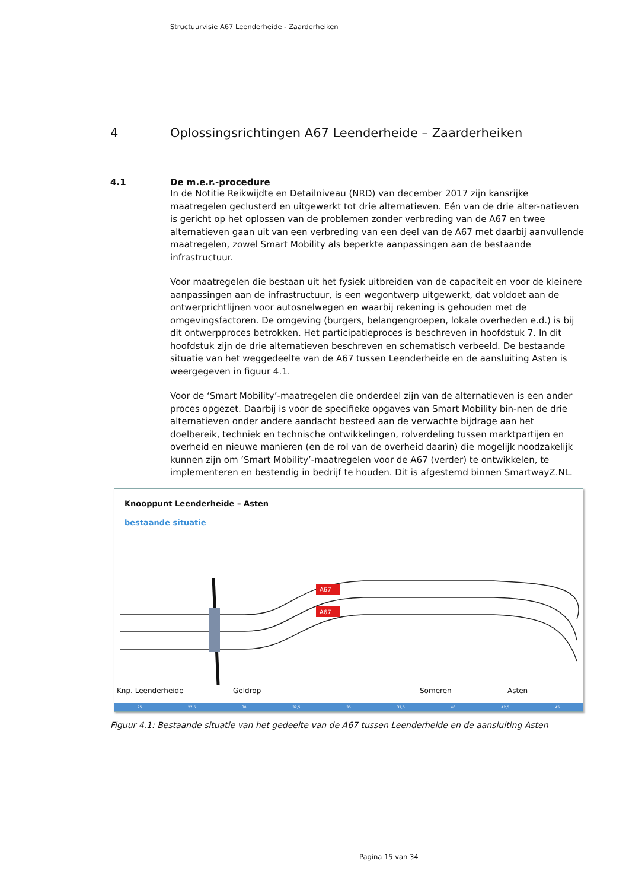Structuurvisie A67 Leenderheide - Zaarderheiken
4 Oplossingsrichtingen A67 Leenderheide – Zaarderheiken
4.1 De m.e.r.-procedure
In de Notitie Reikwijdte en Detailniveau (NRD) van december 2017 zijn kansrijke maatregelen geclusterd en uitgewerkt tot drie alternatieven. Eén van de drie alter-natieven is gericht op het oplossen van de problemen zonder verbreding van de A67 en twee alternatieven gaan uit van een verbreding van een deel van de A67 met daarbij aanvullende maatregelen, zowel Smart Mobility als beperkte aanpassingen aan de bestaande infrastructuur.
Voor maatregelen die bestaan uit het fysiek uitbreiden van de capaciteit en voor de kleinere aanpassingen aan de infrastructuur, is een wegontwerp uitgewerkt, dat voldoet aan de ontwerprichtlijnen voor autosnelwegen en waarbij rekening is gehouden met de omgevingsfactoren. De omgeving (burgers, belangengroepen, lokale overheden e.d.) is bij dit ontwerpproces betrokken. Het participatieproces is beschreven in hoofdstuk 7. In dit hoofdstuk zijn de drie alternatieven beschreven en schematisch verbeeld. De bestaande situatie van het weggedeelte van de A67 tussen Leenderheide en de aansluiting Asten is weergegeven in figuur 4.1.
Voor de ‘Smart Mobility’-maatregelen die onderdeel zijn van de alternatieven is een ander proces opgezet. Daarbij is voor de specifieke opgaves van Smart Mobility bin-nen de drie alternatieven onder andere aandacht besteed aan de verwachte bijdrage aan het doelbereik, techniek en technische ontwikkelingen, rolverdeling tussen marktpartijen en overheid en nieuwe manieren (en de rol van de overheid daarin) die mogelijk noodzakelijk kunnen zijn om ’Smart Mobility’-maatregelen voor de A67 (verder) te ontwikkelen, te implementeren en bestendig in bedrijf te houden. Dit is afgestemd binnen SmartwayZ.NL.
Knooppunt Leenderheide – Asten
bestaande situatie
A67
A67
Knp. Leenderheide Geldrop Someren Asten
25 27,5 30 32,5 35 37,5 40 42,5 45
Figuur 4.1: Bestaande situatie van het gedeelte van de A67 tussen Leenderheide en de aansluiting Asten
Pagina 15 van 34